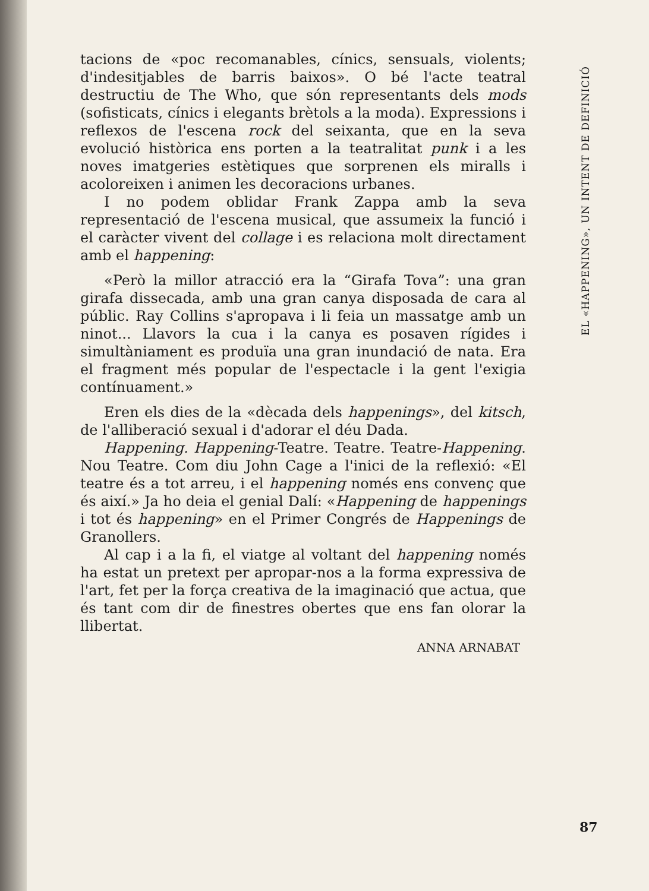tacions de «poc recomanables, cínics, sensuals, violents; d'indesitjables de barris baixos». O bé l'acte teatral destructiu de The Who, que són representants dels mods (sofisticats, cínics i elegants brètols a la moda). Expressions i reflexos de l'escena rock del seixanta, que en la seva evolució històrica ens porten a la teatralitat punk i a les noves imatgeries estètiques que sorprenen els miralls i acoloreixen i animen les decoracions urbanes.
I no podem oblidar Frank Zappa amb la seva representació de l'escena musical, que assumeix la funció i el caràcter vivent del collage i es relaciona molt directament amb el happening:
«Però la millor atracció era la “Girafa Tova”: una gran girafa dissecada, amb una gran canya disposada de cara al públic. Ray Collins s'apropava i li feia un massatge amb un ninot... Llavors la cua i la canya es posaven rígides i simultàniament es produïa una gran inundació de nata. Era el fragment més popular de l'espectacle i la gent l'exigia contínuament.»
Eren els dies de la «dècada dels happenings», del kitsch, de l'alliberació sexual i d'adorar el déu Dada.
Happening. Happening-Teatre. Teatre. Teatre-Happening. Nou Teatre. Com diu John Cage a l'inici de la reflexió: «El teatre és a tot arreu, i el happening només ens convenç que és així.» Ja ho deia el genial Dalí: «Happening de happenings i tot és happening» en el Primer Congrés de Happenings de Granollers.
Al cap i a la fi, el viatge al voltant del happening només ha estat un pretext per apropar-nos a la forma expressiva de l'art, fet per la força creativa de la imaginació que actua, que és tant com dir de finestres obertes que ens fan olorar la llibertat.
ANNA ARNABAT
EL «HAPPENING», UN INTENT DE DEFINICIÓ
87